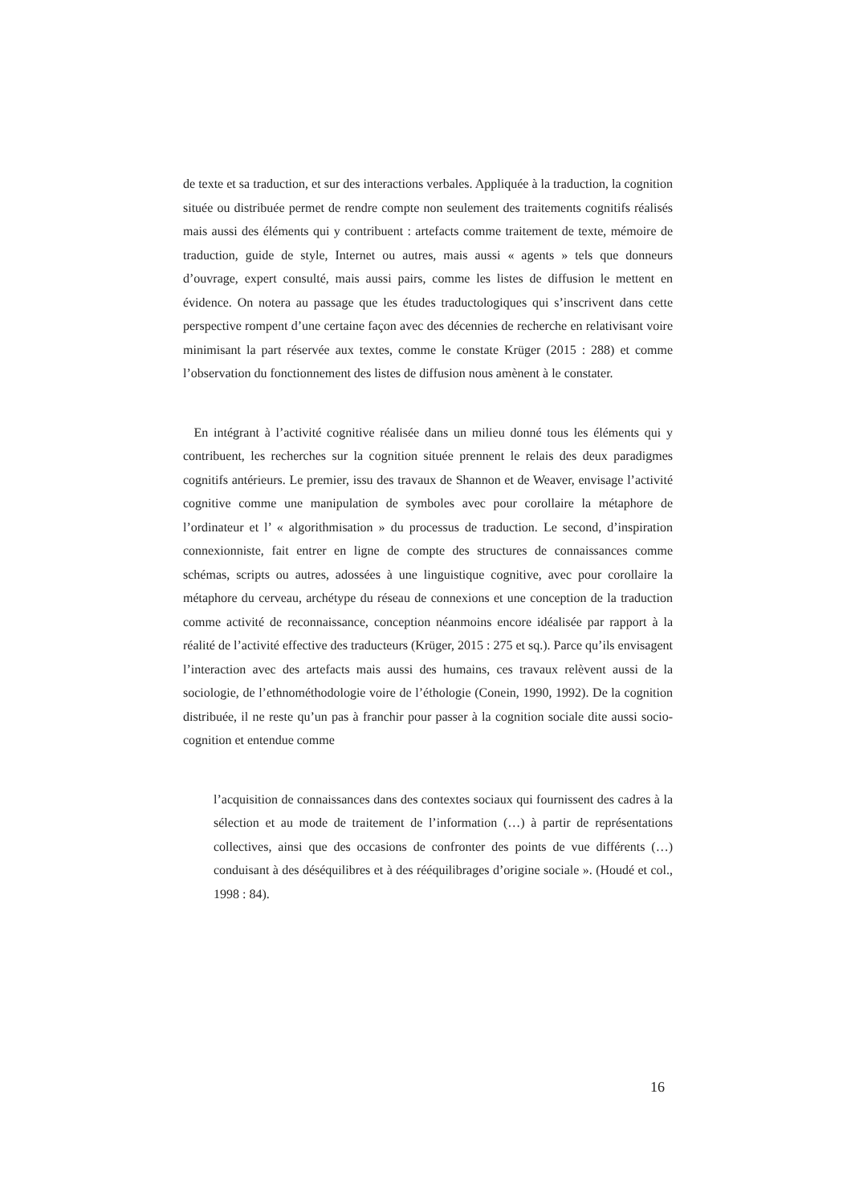de texte et sa traduction, et sur des interactions verbales. Appliquée à la traduction, la cognition située ou distribuée permet de rendre compte non seulement des traitements cognitifs réalisés mais aussi des éléments qui y contribuent : artefacts comme traitement de texte, mémoire de traduction, guide de style, Internet ou autres, mais aussi « agents » tels que donneurs d’ouvrage, expert consulté, mais aussi pairs, comme les listes de diffusion le mettent en évidence. On notera au passage que les études traductologiques qui s’inscrivent dans cette perspective rompent d’une certaine façon avec des décennies de recherche en relativisant voire minimisant la part réservée aux textes, comme le constate Krüger (2015 : 288) et comme l’observation du fonctionnement des listes de diffusion nous amènent à le constater.
En intégrant à l’activité cognitive réalisée dans un milieu donné tous les éléments qui y contribuent, les recherches sur la cognition située prennent le relais des deux paradigmes cognitifs antérieurs. Le premier, issu des travaux de Shannon et de Weaver, envisage l’activité cognitive comme une manipulation de symboles avec pour corollaire la métaphore de l’ordinateur et l’ « algorithmisation » du processus de traduction. Le second, d’inspiration connexionniste, fait entrer en ligne de compte des structures de connaissances comme schémas, scripts ou autres, adossées à une linguistique cognitive, avec pour corollaire la métaphore du cerveau, archétype du réseau de connexions et une conception de la traduction comme activité de reconnaissance, conception néanmoins encore idéalisée par rapport à la réalité de l’activité effective des traducteurs (Krüger, 2015 : 275 et sq.). Parce qu’ils envisagent l’interaction avec des artefacts mais aussi des humains, ces travaux relèvent aussi de la sociologie, de l’ethnométhodologie voire de l’éthologie (Conein, 1990, 1992). De la cognition distribuée, il ne reste qu’un pas à franchir pour passer à la cognition sociale dite aussi socio-cognition et entendue comme
l’acquisition de connaissances dans des contextes sociaux qui fournissent des cadres à la sélection et au mode de traitement de l’information (…) à partir de représentations collectives, ainsi que des occasions de confronter des points de vue différents (…) conduisant à des déséquilibres et à des rééquilibrages d’origine sociale ». (Houdé et col., 1998 : 84).
16